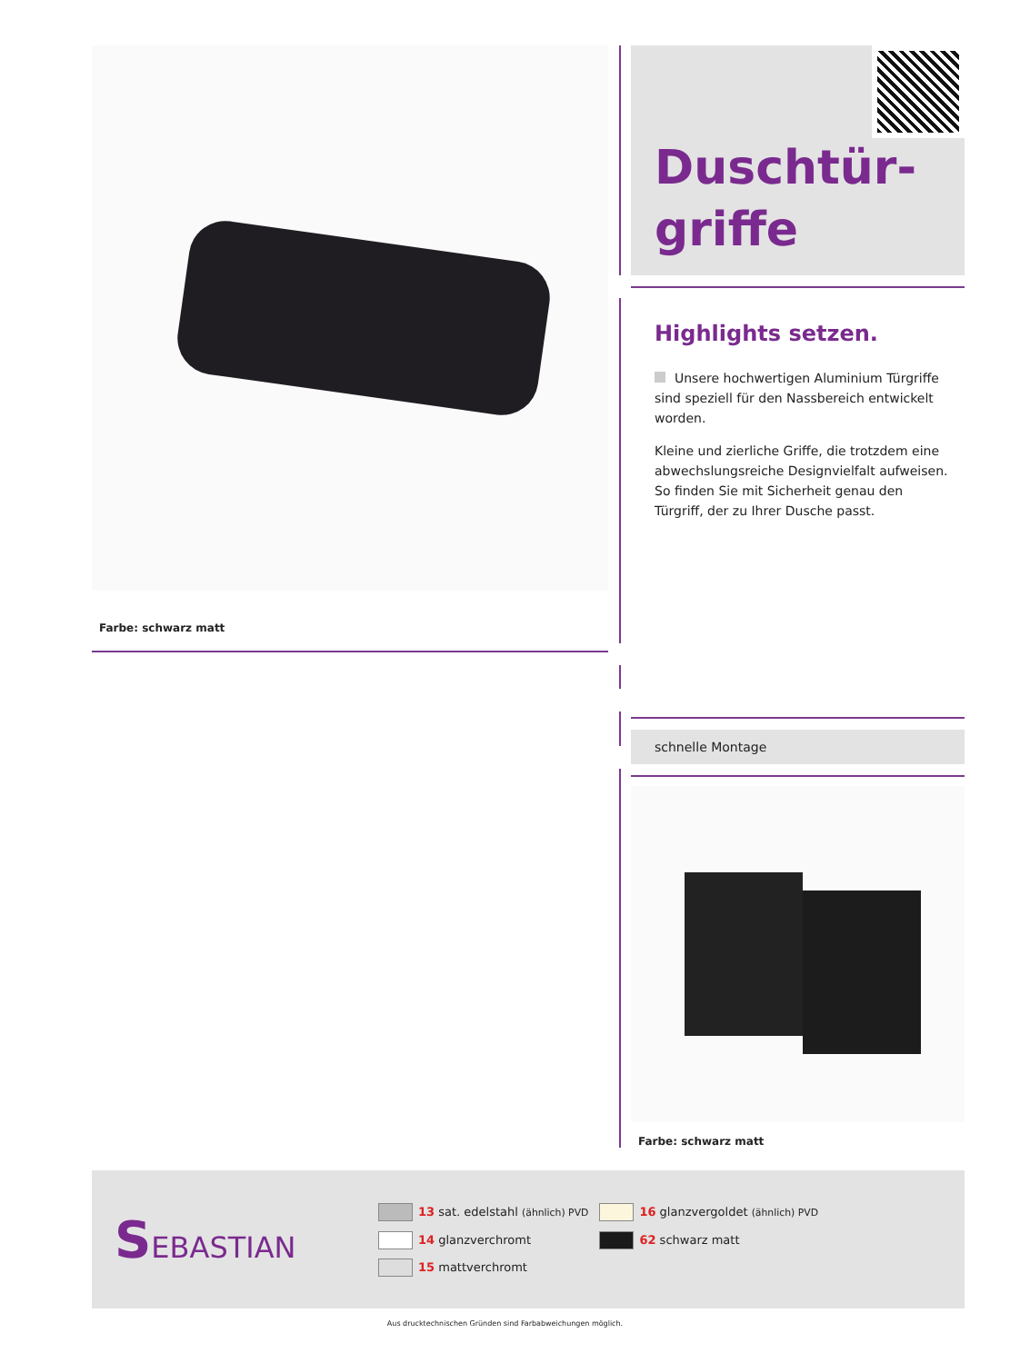Farbe: schwarz matt
Duschtür-
griffe
Highlights setzen.
Unsere hochwertigen Aluminium Türgriffe sind speziell für den Nassbereich entwickelt worden.
Kleine und zierliche Griffe, die trotzdem eine abwechs­lungsreiche Designvielfalt aufweisen. So finden Sie mit Sicherheit genau den Türgriff, der zu Ihrer Dusche passt.
schnelle Montage
Farbe: schwarz matt
SEBASTIAN
13 sat. edelstahl (ähnlich) PVD
14 glanzverchromt
15 mattverchromt
16 glanzvergoldet (ähnlich) PVD
62 schwarz matt
Aus drucktechnischen Gründen sind Farbabweichungen möglich.